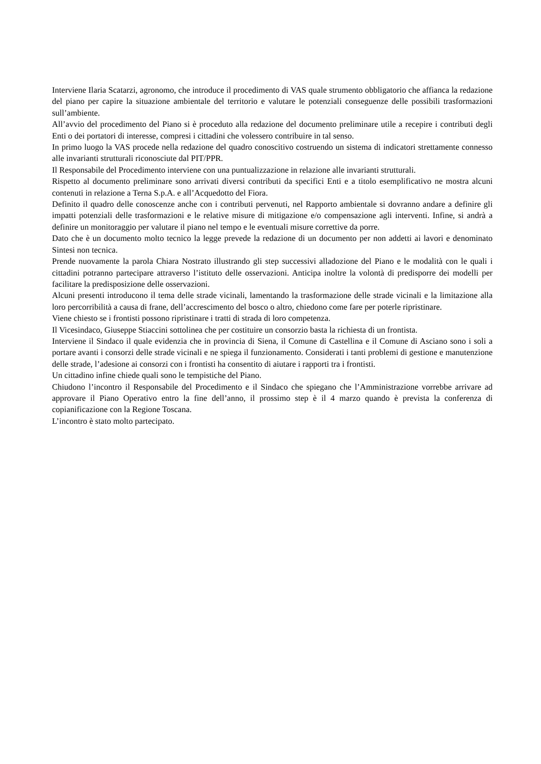Interviene Ilaria Scatarzi, agronomo, che introduce il procedimento di VAS quale strumento obbligatorio che affianca la redazione del piano per capire la situazione ambientale del territorio e valutare le potenziali conseguenze delle possibili trasformazioni sull’ambiente.
All’avvio del procedimento del Piano si è proceduto alla redazione del documento preliminare utile a recepire i contributi degli Enti o dei portatori di interesse, compresi i cittadini che volessero contribuire in tal senso.
In primo luogo la VAS procede nella redazione del quadro conoscitivo costruendo un sistema di indicatori strettamente connesso alle invarianti strutturali riconosciute dal PIT/PPR.
Il Responsabile del Procedimento interviene con una puntualizzazione in relazione alle invarianti strutturali.
Rispetto al documento preliminare sono arrivati diversi contributi da specifici Enti e a titolo esemplificativo ne mostra alcuni contenuti in relazione a Terna S.p.A. e all’Acquedotto del Fiora.
Definito il quadro delle conoscenze anche con i contributi pervenuti, nel Rapporto ambientale si dovranno andare a definire gli impatti potenziali delle trasformazioni e le relative misure di mitigazione e/o compensazione agli interventi. Infine, si andrà a definire un monitoraggio per valutare il piano nel tempo e le eventuali misure correttive da porre.
Dato che è un documento molto tecnico la legge prevede la redazione di un documento per non addetti ai lavori e denominato Sintesi non tecnica.
Prende nuovamente la parola Chiara Nostrato illustrando gli step successivi alladozione del Piano e le modalità con le quali i cittadini potranno partecipare attraverso l’istituto delle osservazioni. Anticipa inoltre la volontà di predisporre dei modelli per facilitare la predisposizione delle osservazioni.
Alcuni presenti introducono il tema delle strade vicinali, lamentando la trasformazione delle strade vicinali e la limitazione alla loro percorribilità a causa di frane, dell’accrescimento del bosco o altro, chiedono come fare per poterle ripristinare.
Viene chiesto se i frontisti possono ripristinare i tratti di strada di loro competenza.
Il Vicesindaco, Giuseppe Stiaccini sottolinea che per costituire un consorzio basta la richiesta di un frontista.
Interviene il Sindaco il quale evidenzia che in provincia di Siena, il Comune di Castellina e il Comune di Asciano sono i soli a portare avanti i consorzi delle strade vicinali e ne spiega il funzionamento. Considerati i tanti problemi di gestione e manutenzione delle strade, l’adesione ai consorzi con i frontisti ha consentito di aiutare i rapporti tra i frontisti.
Un cittadino infine chiede quali sono le tempistiche del Piano.
Chiudono l’incontro il Responsabile del Procedimento e il Sindaco che spiegano che l’Amministrazione vorrebbe arrivare ad approvare il Piano Operativo entro la fine dell’anno, il prossimo step è il 4 marzo quando è prevista la conferenza di copianificazione con la Regione Toscana.
L’incontro è stato molto partecipato.